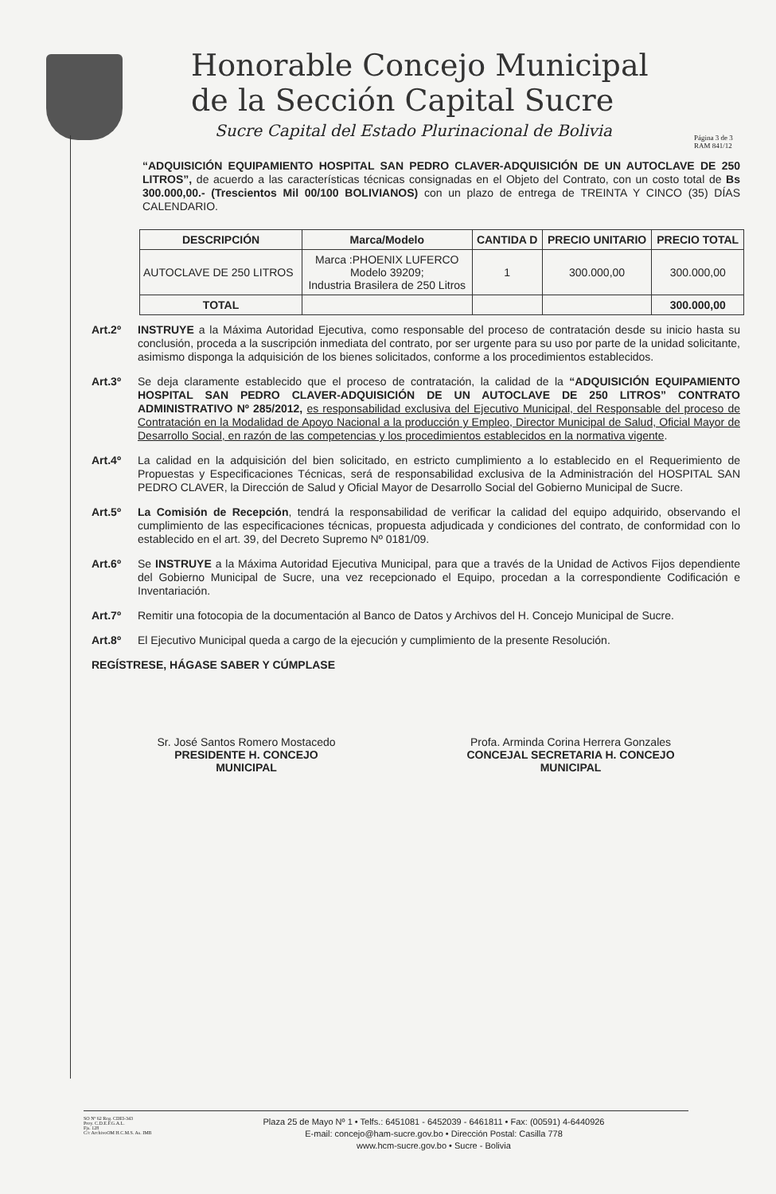Honorable Concejo Municipal
de la Sección Capital Sucre
Sucre Capital del Estado Plurinacional de Bolivia
Página 3 de 3
RAM 841/12
“ADQUISICIÓN EQUIPAMIENTO HOSPITAL SAN PEDRO CLAVER-ADQUISICIÓN DE UN AUTOCLAVE DE 250 LITROS”, de acuerdo a las características técnicas consignadas en el Objeto del Contrato, con un costo total de Bs 300.000,00.- (Trescientos Mil 00/100 BOLIVIANOS) con un plazo de entrega de TREINTA Y CINCO (35) DÍAS CALENDARIO.
| DESCRIPCIÓN | Marca/Modelo | CANTIDA D | PRECIO UNITARIO | PRECIO TOTAL |
| --- | --- | --- | --- | --- |
| AUTOCLAVE DE 250 LITROS | Marca :PHOENIX LUFERCO Modelo 39209; Industria Brasilera de 250 Litros | 1 | 300.000,00 | 300.000,00 |
| TOTAL | | | | 300.000,00 |
Art.2º
INSTRUYE a la Máxima Autoridad Ejecutiva, como responsable del proceso de contratación desde su inicio hasta su conclusión, proceda a la suscripción inmediata del contrato, por ser urgente para su uso por parte de la unidad solicitante, asimismo disponga la adquisición de los bienes solicitados, conforme a los procedimientos establecidos.
Art.3º
Se deja claramente establecido que el proceso de contratación, la calidad de la “ADQUISICIÓN EQUIPAMIENTO HOSPITAL SAN PEDRO CLAVER-ADQUISICIÓN DE UN AUTOCLAVE DE 250 LITROS” CONTRATO ADMINISTRATIVO Nº 285/2012, es responsabilidad exclusiva del Ejecutivo Municipal, del Responsable del proceso de Contratación en la Modalidad de Apoyo Nacional a la producción y Empleo, Director Municipal de Salud, Oficial Mayor de Desarrollo Social, en razón de las competencias y los procedimientos establecidos en la normativa vigente.
Art.4º
La calidad en la adquisición del bien solicitado, en estricto cumplimiento a lo establecido en el Requerimiento de Propuestas y Especificaciones Técnicas, será de responsabilidad exclusiva de la Administración del HOSPITAL SAN PEDRO CLAVER, la Dirección de Salud y Oficial Mayor de Desarrollo Social del Gobierno Municipal de Sucre.
Art.5º
La Comisión de Recepción, tendrá la responsabilidad de verificar la calidad del equipo adquirido, observando el cumplimiento de las especificaciones técnicas, propuesta adjudicada y condiciones del contrato, de conformidad con lo establecido en el art. 39, del Decreto Supremo Nº 0181/09.
Art.6º
Se INSTRUYE a la Máxima Autoridad Ejecutiva Municipal, para que a través de la Unidad de Activos Fijos dependiente del Gobierno Municipal de Sucre, una vez recepcionado el Equipo, procedan a la correspondiente Codificación e Inventariación.
Art.7º
Remitir una fotocopia de la documentación al Banco de Datos y Archivos del H. Concejo Municipal de Sucre.
Art.8º
El Ejecutivo Municipal queda a cargo de la ejecución y cumplimiento de la presente Resolución.
REGÍSTRESE, HÁGASE SABER Y CÚMPLASE
Sr. José Santos Romero Mostacedo
PRESIDENTE H. CONCEJO
MUNICIPAL
Profa. Arminda Corina Herrera Gonzales
CONCEJAL SECRETARIA H. CONCEJO
MUNICIPAL
SO Nº 62 Reg. CDEI-343
Proy. C.D.E.F.G.A.L.
Fjs. 128
C/c ArchivoOM H.C.M.S. As. IMB
Plaza 25 de Mayo Nº 1 • Telfs.: 6451081 - 6452039 - 6461811 • Fax: (00591) 4-6440926
E-mail: concejo@ham-sucre.gov.bo • Dirección Postal: Casilla 778
www.hcm-sucre.gov.bo • Sucre - Bolivia